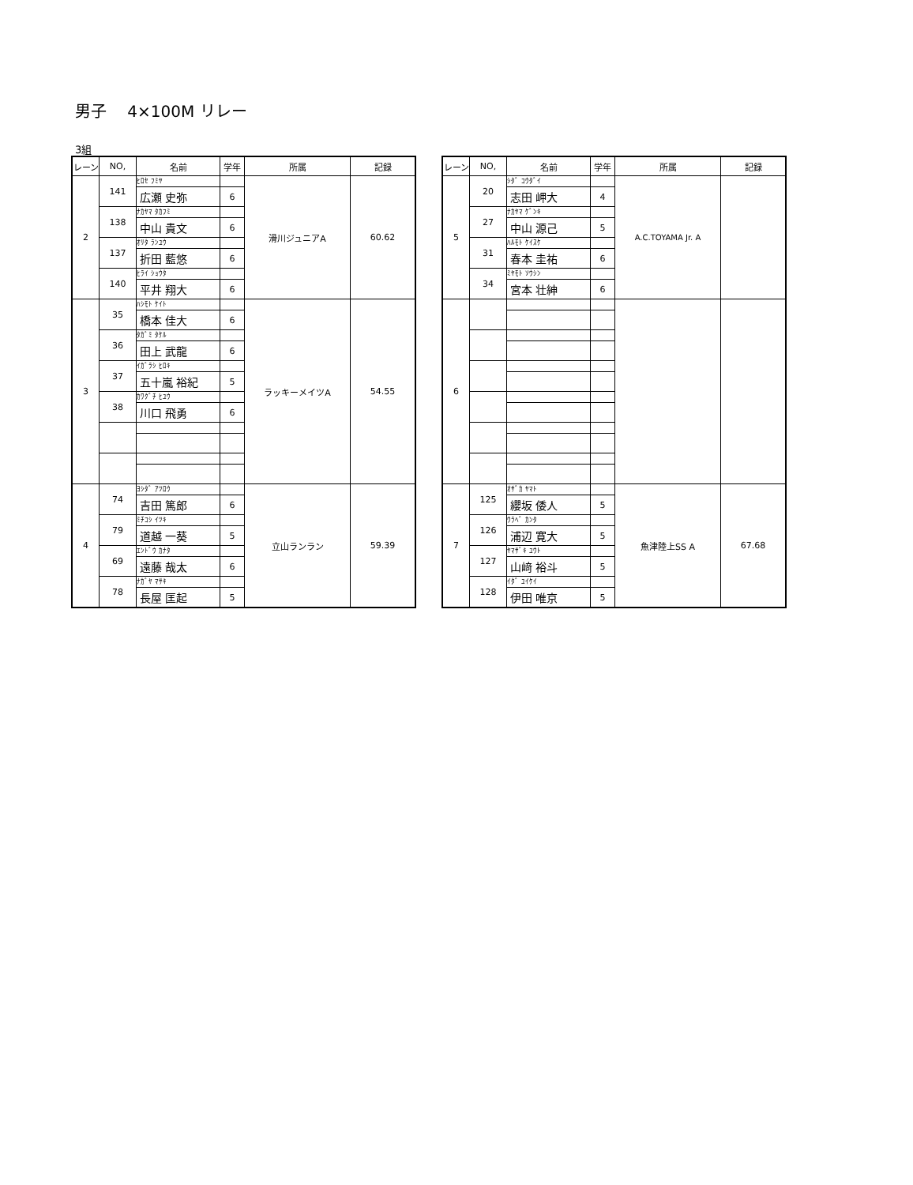男子　 4×100M リレー
3組
| レーン | NO, | 名前 | 学年 | 所属 | 記録 |
| --- | --- | --- | --- | --- | --- |
| 2 | 141 | ﾋﾛｾ ﾌﾐﾔ | | 滑川ジュニアA | 60.62 |
| | | 広瀬 史弥 | 6 | | |
| | 138 | ﾅｶﾔﾏ ﾀｶﾌﾐ | | | |
| | | 中山 貴文 | 6 | | |
| | 137 | ｵﾘﾀ ﾗﾝﾕｳ | | | |
| | | 折田 藍悠 | 6 | | |
| | 140 | ﾋﾗｲ ｼｮｳﾀ | | | |
| | | 平井 翔大 | 6 | | |
| 3 | 35 | ﾊｼﾓﾄ ｹｲﾄ | | ラッキーメイツA | 54.55 |
| | | 橋本 佳大 | 6 | | |
| | 36 | ﾀｶﾞﾐ ﾀｹﾙ | | | |
| | | 田上 武龍 | 6 | | |
| | 37 | ｲｶﾞﾗｼ ﾋﾛｷ | | | |
| | | 五十嵐 裕紀 | 5 | | |
| | 38 | ｶﾜｸﾞﾁ ﾋﾕｳ | | | |
| | | 川口 飛勇 | 6 | | |
| 4 | 74 | ﾖｼﾀﾞ ｱﾂﾛｳ | | 立山ランラン | 59.39 |
| | | 吉田 篤郎 | 6 | | |
| | 79 | ﾐﾁｺｼ ｲﾂｷ | | | |
| | | 道越 一葵 | 5 | | |
| | 69 | ｴﾝﾄﾞｳ ｶﾅﾀ | | | |
| | | 遠藤 哉太 | 6 | | |
| | 78 | ﾅｶﾞﾔ ﾏｻｷ | | | |
| | | 長屋 匡起 | 5 | | |
| レーン | NO, | 名前 | 学年 | 所属 | 記録 |
| --- | --- | --- | --- | --- | --- |
| 5 | 20 | ｼﾀﾞ ｺｳﾀﾞｲ | | A.C.TOYAMA Jr. A | |
| | | 志田 岬大 | 4 | | |
| | 27 | ﾅｶﾔﾏ ｹﾞﾝｷ | | | |
| | | 中山 源己 | 5 | | |
| | 31 | ﾊﾙﾓﾄ ｹｲｽｹ | | | |
| | | 春本 圭祐 | 6 | | |
| | 34 | ﾐﾔﾓﾄ ｿｳｼﾝ | | | |
| | | 宮本 壮紳 | 6 | | |
| 6 | | | | | |
| 7 | 125 | ｵｻﾞｶ ﾔﾏﾄ | | 魚津陸上SS A | 67.68 |
| | | 纓坂 倭人 | 5 | | |
| | 126 | ｳﾗﾍﾞ ｶﾝﾀ | | | |
| | | 浦辺 寛大 | 5 | | |
| | 127 | ﾔﾏｻﾞｷ ﾕｳﾄ | | | |
| | | 山﨑 裕斗 | 5 | | |
| | 128 | ｲﾀﾞ ﾕｲｹｲ | | | |
| | | 伊田 唯京 | 5 | | |